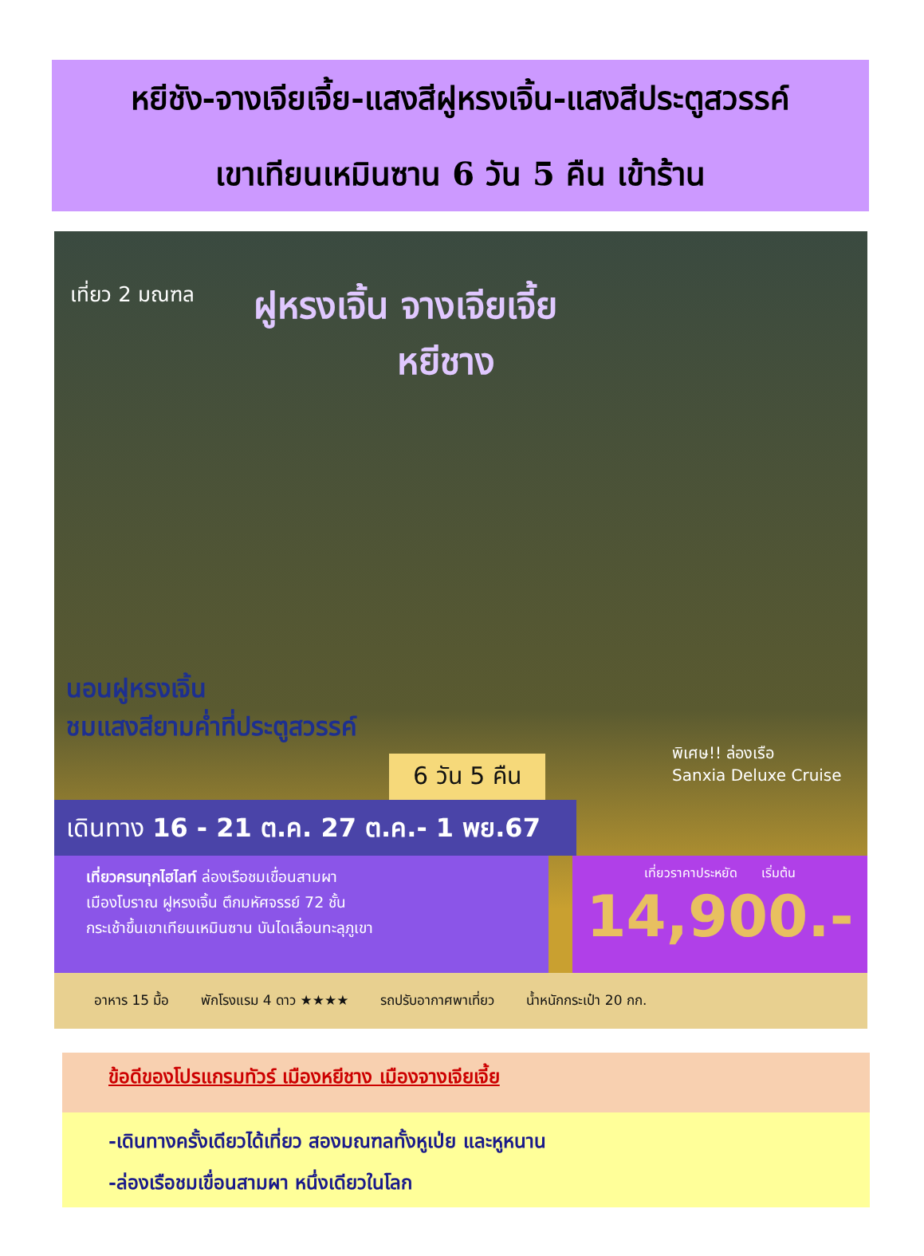หยีชัง-จางเจียเจี้ย-แสงสีฝูหรงเจิ้น-แสงสีประตูสวรรค์
เขาเทียนเหมินซาน 6 วัน 5 คืน เข้าร้าน
เที่ยว 2 มณฑล
ฝูหรงเจิ้น จางเจียเจี้ย
หยีชาง
นอนฝูหรงเจิ้น
ชมแสงสียามค่ำที่ประตูสวรรค์
6 วัน 5 คืน
พิเศษ!! ล่องเรือ
Sanxia Deluxe Cruise
เดินทาง 16 - 21 ต.ค. 27 ต.ค.- 1 พย.67
เที่ยวครบทุกไฮไลท์ ล่องเรือชมเขื่อนสามผา
เมืองโบราณ ฝูหรงเจิ้น ตึกมหัศจรรย์ 72 ชั้น
กระเช้าขึ้นเขาเทียนเหมินซาน บันไดเลื่อนทะลุภูเขา
เที่ยวราคาประหยัด เริ่มต้น
14,900.-
อาหาร 15 มื้อ พักโรงแรม 4 ดาว ★★★★ รถปรับอากาศพาเที่ยว น้ำหนักกระเป๋า 20 กก.
ข้อดีของโปรแกรมทัวร์ เมืองหยีชาง เมืองจางเจียเจี้ย
-เดินทางครั้งเดียวได้เที่ยว สองมณฑลทั้งหูเป่ย และหูหนาน
-ล่องเรือชมเขื่อนสามผา หนึ่งเดียวในโลก